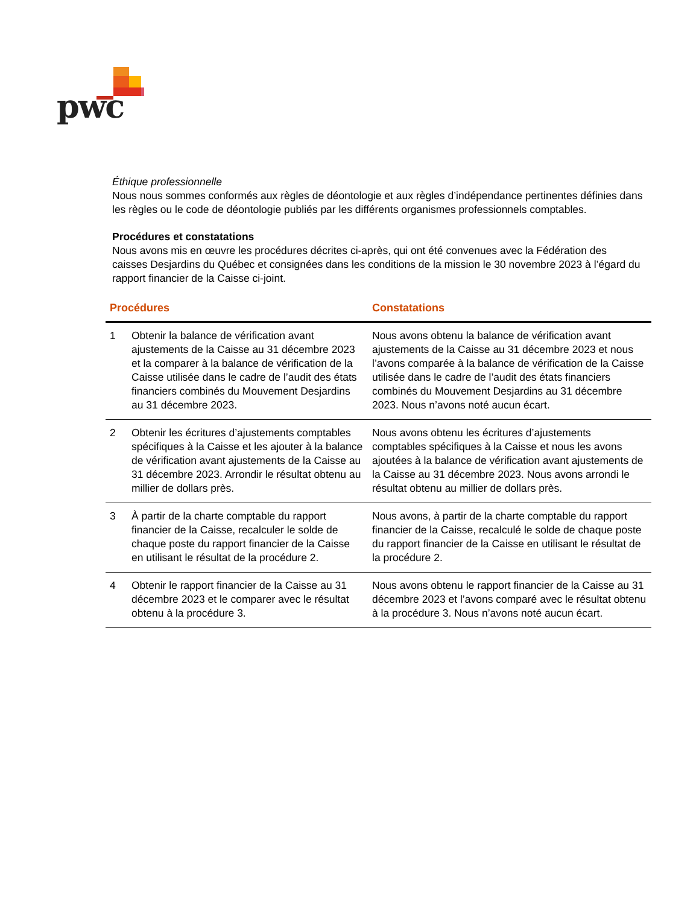pwc
Éthique professionnelle
Nous nous sommes conformés aux règles de déontologie et aux règles d’indépendance pertinentes définies dans les règles ou le code de déontologie publiés par les différents organismes professionnels comptables.
Procédures et constatations
Nous avons mis en œuvre les procédures décrites ci-après, qui ont été convenues avec la Fédération des caisses Desjardins du Québec et consignées dans les conditions de la mission le 30 novembre 2023 à l’égard du rapport financier de la Caisse ci-joint.
| Procédures | | Constatations |
| --- | --- | --- |
| 1 | Obtenir la balance de vérification avant ajustements de la Caisse au 31 décembre 2023 et la comparer à la balance de vérification de la Caisse utilisée dans le cadre de l’audit des états financiers combinés du Mouvement Desjardins au 31 décembre 2023. | Nous avons obtenu la balance de vérification avant ajustements de la Caisse au 31 décembre 2023 et nous l’avons comparée à la balance de vérification de la Caisse utilisée dans le cadre de l’audit des états financiers combinés du Mouvement Desjardins au 31 décembre 2023. Nous n’avons noté aucun écart. |
| 2 | Obtenir les écritures d’ajustements comptables spécifiques à la Caisse et les ajouter à la balance de vérification avant ajustements de la Caisse au 31 décembre 2023. Arrondir le résultat obtenu au millier de dollars près. | Nous avons obtenu les écritures d’ajustements comptables spécifiques à la Caisse et nous les avons ajoutées à la balance de vérification avant ajustements de la Caisse au 31 décembre 2023. Nous avons arrondi le résultat obtenu au millier de dollars près. |
| 3 | À partir de la charte comptable du rapport financier de la Caisse, recalculer le solde de chaque poste du rapport financier de la Caisse en utilisant le résultat de la procédure 2. | Nous avons, à partir de la charte comptable du rapport financier de la Caisse, recalculé le solde de chaque poste du rapport financier de la Caisse en utilisant le résultat de la procédure 2. |
| 4 | Obtenir le rapport financier de la Caisse au 31 décembre 2023 et le comparer avec le résultat obtenu à la procédure 3. | Nous avons obtenu le rapport financier de la Caisse au 31 décembre 2023 et l’avons comparé avec le résultat obtenu à la procédure 3. Nous n’avons noté aucun écart. |